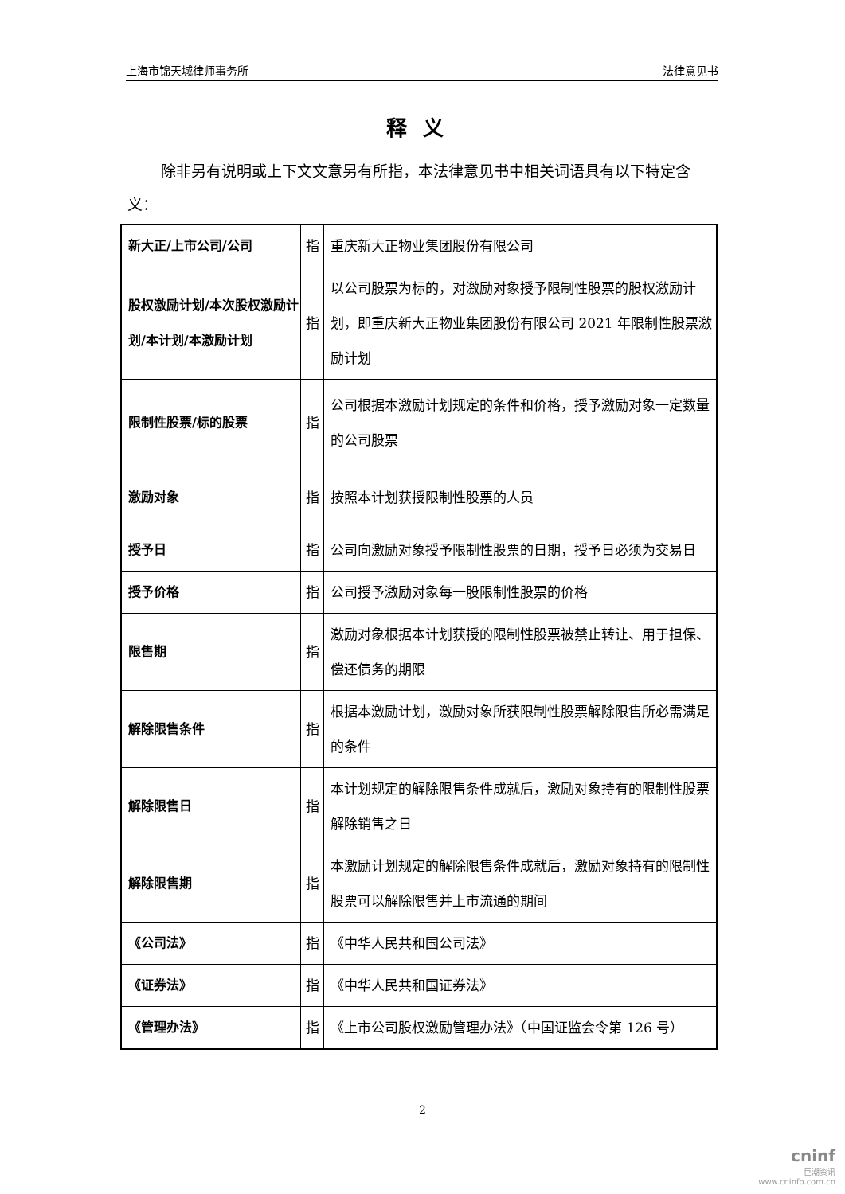上海市锦天城律师事务所 法律意见书
释义
除非另有说明或上下文文意另有所指，本法律意见书中相关词语具有以下特定含义：
| 新大正/上市公司/公司 | 指 | 重庆新大正物业集团股份有限公司 |
| 股权激励计划/本次股权激励计划/本计划/本激励计划 | 指 | 以公司股票为标的，对激励对象授予限制性股票的股权激励计划，即重庆新大正物业集团股份有限公司 2021 年限制性股票激励计划 |
| 限制性股票/标的股票 | 指 | 公司根据本激励计划规定的条件和价格，授予激励对象一定数量的公司股票 |
| 激励对象 | 指 | 按照本计划获授限制性股票的人员 |
| 授予日 | 指 | 公司向激励对象授予限制性股票的日期，授予日必须为交易日 |
| 授予价格 | 指 | 公司授予激励对象每一股限制性股票的价格 |
| 限售期 | 指 | 激励对象根据本计划获授的限制性股票被禁止转让、用于担保、偿还债务的期限 |
| 解除限售条件 | 指 | 根据本激励计划，激励对象所获限制性股票解除限售所必需满足的条件 |
| 解除限售日 | 指 | 本计划规定的解除限售条件成就后，激励对象持有的限制性股票解除销售之日 |
| 解除限售期 | 指 | 本激励计划规定的解除限售条件成就后，激励对象持有的限制性股票可以解除限售并上市流通的期间 |
| 《公司法》 | 指 | 《中华人民共和国公司法》 |
| 《证券法》 | 指 | 《中华人民共和国证券法》 |
| 《管理办法》 | 指 | 《上市公司股权激励管理办法》（中国证监会令第 126 号） |
2
cninf
巨潮资讯
www.cninfo.com.cn